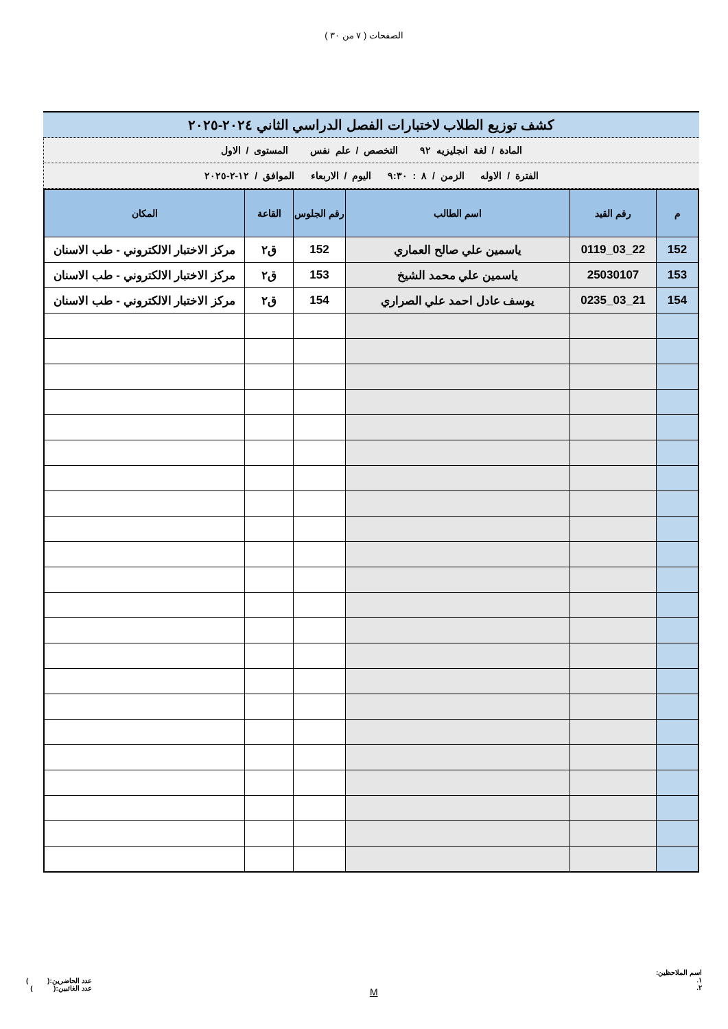الصفحات ( ٧ من ٣٠ )
كشف توزيع الطلاب لاختبارات الفصل الدراسي الثاني ٢٠٢٤-٢٠٢٥
المادة / لغة انجليزيه ٩٢ التخصص / علم نفس المستوى / الاول
الفترة / الاوله الزمن / ٨ : ٩:٣٠ اليوم / الاربعاء الموافق / ١٢-٢-٢٠٢٥
| م | رقم القيد | اسم الطالب | رقم الجلوس | القاعة | المكان |
| --- | --- | --- | --- | --- | --- |
| 152 | 22_03_0119 | ياسمين علي صالح العماري | 152 | ق٢ | مركز الاختبار الالكتروني - طب الاسنان |
| 153 | 25030107 | ياسمين علي محمد الشيخ | 153 | ق٢ | مركز الاختبار الالكتروني - طب الاسنان |
| 154 | 21_03_0235 | يوسف عادل احمد علي الصراري | 154 | ق٢ | مركز الاختبار الالكتروني - طب الاسنان |
اسم الملاحظين:
١.
٢.
M
عدد الحاضرين:( )
عدد الغائبين:( )